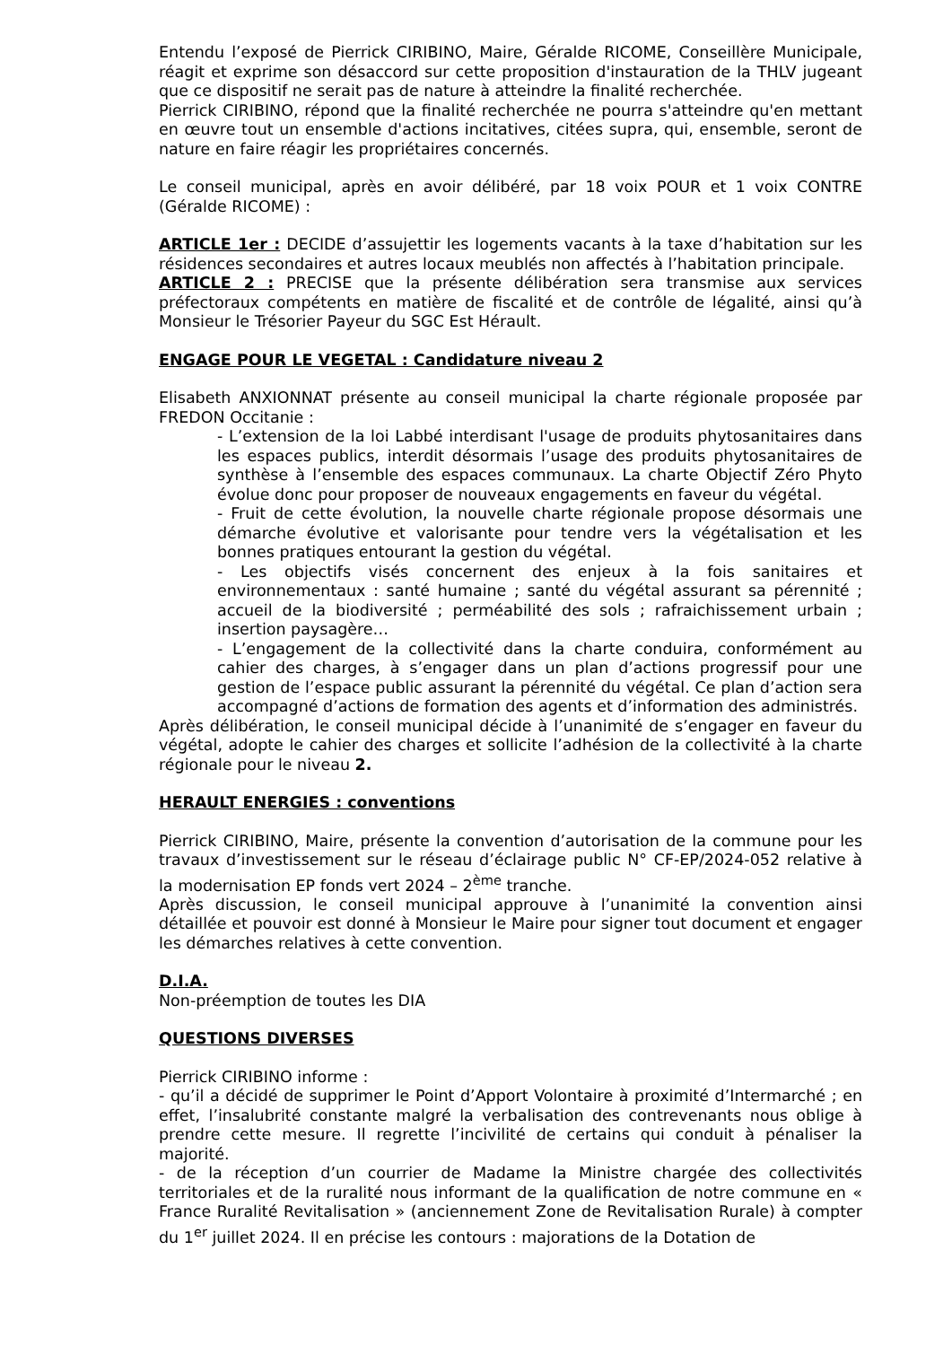Entendu l’exposé de Pierrick CIRIBINO, Maire, Géralde RICOME, Conseillère Municipale, réagit et exprime son désaccord sur cette proposition d'instauration de la THLV jugeant que ce dispositif ne serait pas de nature à atteindre la finalité recherchée.
Pierrick CIRIBINO, répond que la finalité recherchée ne pourra s'atteindre qu'en mettant en œuvre tout un ensemble d'actions incitatives, citées supra, qui, ensemble, seront de nature en faire réagir les propriétaires concernés.
Le conseil municipal, après en avoir délibéré, par 18 voix POUR et 1 voix CONTRE (Géralde RICOME) :
ARTICLE 1er : DECIDE d’assujettir les logements vacants à la taxe d’habitation sur les résidences secondaires et autres locaux meublés non affectés à l’habitation principale.
ARTICLE 2 : PRECISE que la présente délibération sera transmise aux services préfectoraux compétents en matière de fiscalité et de contrôle de légalité, ainsi qu’à Monsieur le Trésorier Payeur du SGC Est Hérault.
ENGAGE POUR LE VEGETAL : Candidature niveau 2
Elisabeth ANXIONNAT présente au conseil municipal la charte régionale proposée par FREDON Occitanie :
- L’extension de la loi Labbé interdisant l'usage de produits phytosanitaires dans les espaces publics, interdit désormais l’usage des produits phytosanitaires de synthèse à l’ensemble des espaces communaux. La charte Objectif Zéro Phyto évolue donc pour proposer de nouveaux engagements en faveur du végétal.
- Fruit de cette évolution, la nouvelle charte régionale propose désormais une démarche évolutive et valorisante pour tendre vers la végétalisation et les bonnes pratiques entourant la gestion du végétal.
- Les objectifs visés concernent des enjeux à la fois sanitaires et environnementaux : santé humaine ; santé du végétal assurant sa pérennité ; accueil de la biodiversité ; perméabilité des sols ; rafraichissement urbain ; insertion paysagère…
- L’engagement de la collectivité dans la charte conduira, conformément au cahier des charges, à s’engager dans un plan d’actions progressif pour une gestion de l’espace public assurant la pérennité du végétal. Ce plan d’action sera accompagné d’actions de formation des agents et d’information des administrés.
Après délibération, le conseil municipal décide à l’unanimité de s’engager en faveur du végétal, adopte le cahier des charges et sollicite l’adhésion de la collectivité à la charte régionale pour le niveau 2.
HERAULT ENERGIES : conventions
Pierrick CIRIBINO, Maire, présente la convention d’autorisation de la commune pour les travaux d’investissement sur le réseau d’éclairage public N° CF-EP/2024-052 relative à la modernisation EP fonds vert 2024 – 2<sup>ème</sup> tranche.
Après discussion, le conseil municipal approuve à l’unanimité la convention ainsi détaillée et pouvoir est donné à Monsieur le Maire pour signer tout document et engager les démarches relatives à cette convention.
D.I.A.
Non-préemption de toutes les DIA
QUESTIONS DIVERSES
Pierrick CIRIBINO informe :
- qu’il a décidé de supprimer le Point d’Apport Volontaire à proximité d’Intermarché ; en effet, l’insalubrité constante malgré la verbalisation des contrevenants nous oblige à prendre cette mesure. Il regrette l’incivilité de certains qui conduit à pénaliser la majorité.
- de la réception d’un courrier de Madame la Ministre chargée des collectivités territoriales et de la ruralité nous informant de la qualification de notre commune en « France Ruralité Revitalisation » (anciennement Zone de Revitalisation Rurale) à compter du 1<sup>er</sup> juillet 2024. Il en précise les contours : majorations de la Dotation de